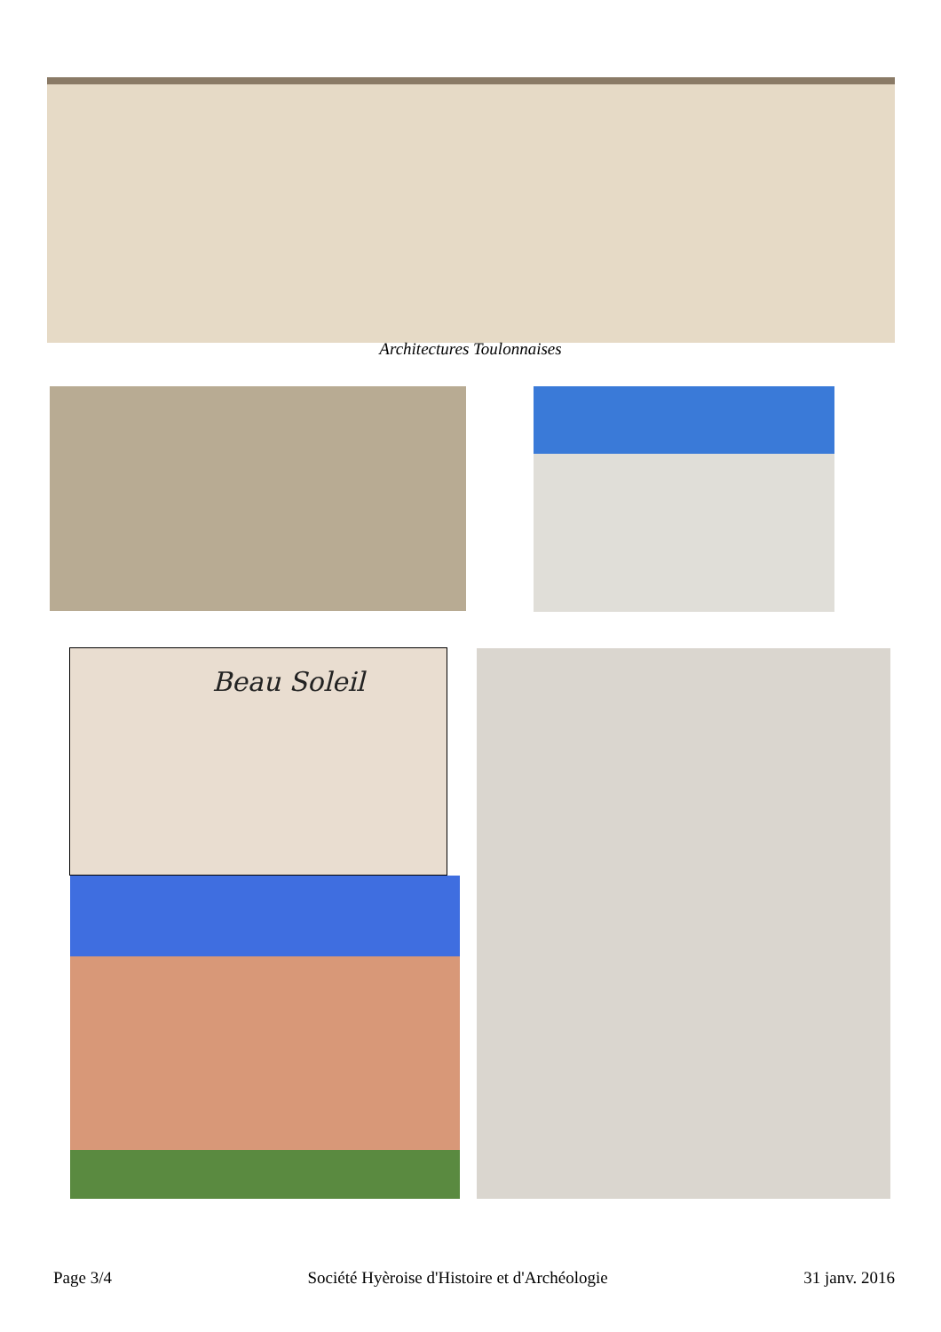Architectures Toulonnaises
Beau Soleil
Page 3/4 Société Hyèroise d'Histoire et d'Archéologie 31 janv. 2016